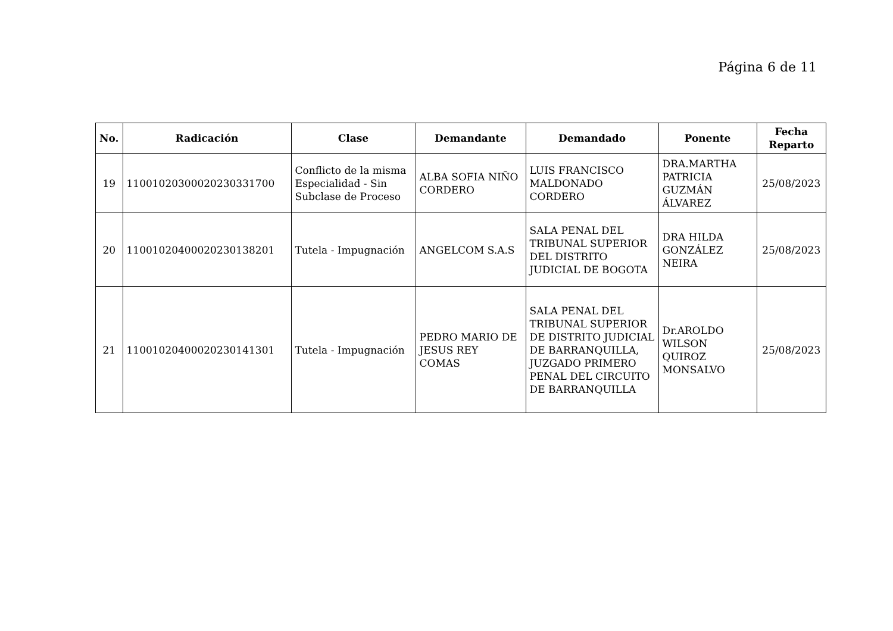Página 6 de 11
| No. | Radicación | Clase | Demandante | Demandado | Ponente | Fecha Reparto |
| --- | --- | --- | --- | --- | --- | --- |
| 19 | 11001020300020230331700 | Conflicto de la misma Especialidad - Sin Subclase de Proceso | ALBA SOFIA NIÑO CORDERO | LUIS FRANCISCO MALDONADO CORDERO | DRA.MARTHA PATRICIA GUZMÁN ÁLVAREZ | 25/08/2023 |
| 20 | 11001020400020230138201 | Tutela - Impugnación | ANGELCOM S.A.S | SALA PENAL DEL TRIBUNAL SUPERIOR DEL DISTRITO JUDICIAL DE BOGOTA | DRA HILDA GONZÁLEZ NEIRA | 25/08/2023 |
| 21 | 11001020400020230141301 | Tutela - Impugnación | PEDRO MARIO DE JESUS REY COMAS | SALA PENAL DEL TRIBUNAL SUPERIOR DE DISTRITO JUDICIAL DE BARRANQUILLA, JUZGADO PRIMERO PENAL DEL CIRCUITO DE BARRANQUILLA | Dr.AROLDO WILSON QUIROZ MONSALVO | 25/08/2023 |